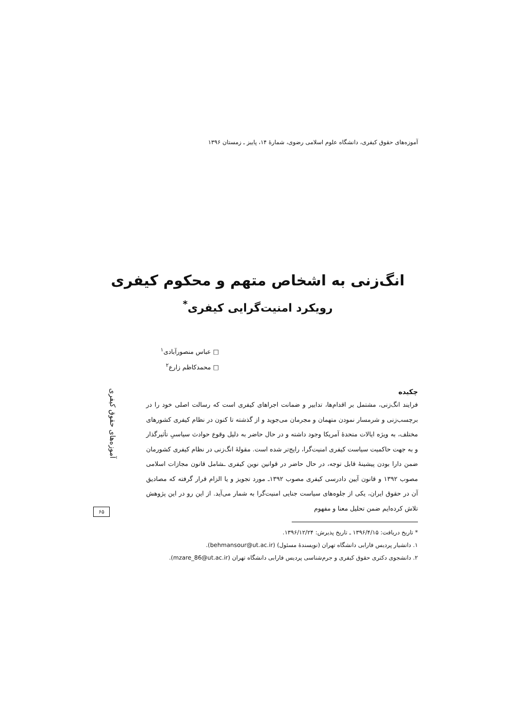آموزه‌های حقوق کیفری، دانشگاه علوم اسلامی رضوی، شمارهٔ ۱۴، پاییز ـ زمستان ۱۳۹۶
انگ‌زنی به اشخاص متهم و محکوم کیفری
رویکرد امنیت‌گرایی کیفری<sup>*</sup>
□ عباس منصورآبادی<sup>۱</sup>
□ محمدکاظم زارع<sup>۲</sup>
چکیده
فرایند انگ‌زنی، مشتمل بر اقدام‌ها، تدابیر و ضمانت اجراهای کیفری است که رسالت اصلی خود را در برچسب‌زنی و شرمسار نمودن متهمان و مجرمان می‌جوید و از گذشته تا کنون در نظام کیفری کشورهای مختلف، به ویژه ایالات متحدهٔ آمریکا وجود داشته و در حال حاضر به دلیل وقوع حوادث سیاسیِ تأثیرگذار و به جهت حاکمیت سیاست کیفری امنیت‌گرا، رایج‌تر شده است. مقولهٔ انگ‌زنی در نظام کیفری کشورمان ضمن دارا بودن پیشینهٔ قابل توجه، در حال حاضر در قوانین نوین کیفری ـشامل قانون مجازات اسلامی مصوب ۱۳۹۲ و قانون آیین دادرسی کیفری مصوب ۱۳۹۲ـ مورد تجویز و یا الزام قرار گرفته که مصادیق آن در حقوق ایران، یکی از جلوه‌های سیاست جنایی امنیت‌گرا به شمار می‌آید. از این رو در این پژوهش تلاش کرده‌ایم ضمن تحلیل معنا و مفهوم
* تاریخ دریافت: ۱۳۹۶/۴/۱۵ ـ تاریخ پذیرش: ۱۳۹۶/۱۲/۲۴.
۱. دانشیار پردیس فارابی دانشگاه تهران (نویسندهٔ مسئول) (behmansour@ut.ac.ir).
۲. دانشجوی دکتری حقوق کیفری و جرم‌شناسی پردیس فارابی دانشگاه تهران (mzare_86@ut.ac.ir).
آموزه‌های حقوق کیفری
۶۵